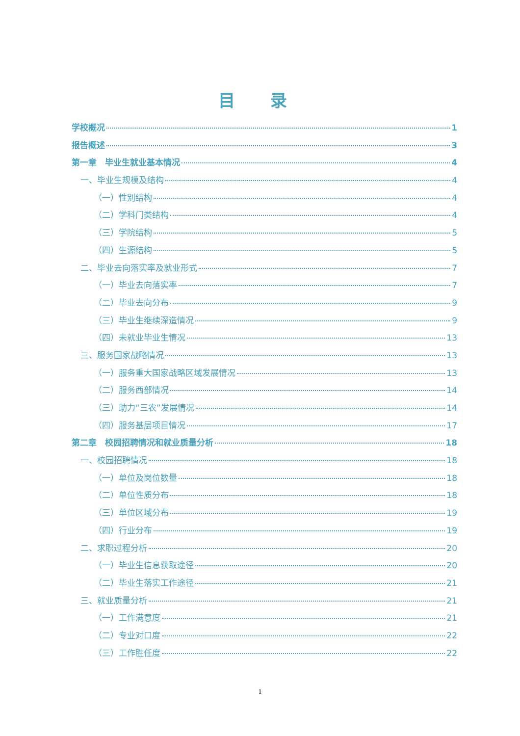目 录
学校概况 1
报告概述 3
第一章　毕业生就业基本情况 4
一、毕业生规模及结构 4
（一）性别结构 4
（二）学科门类结构 4
（三）学院结构 5
（四）生源结构 5
二、毕业去向落实率及就业形式 7
（一）毕业去向落实率 7
（二）毕业去向分布 9
（三）毕业生继续深造情况 9
（四）未就业毕业生情况 13
三、服务国家战略情况 13
（一）服务重大国家战略区域发展情况 13
（二）服务西部情况 14
（三）助力“三农”发展情况 14
（四）服务基层项目情况 17
第二章　校园招聘情况和就业质量分析 18
一、校园招聘情况 18
（一）单位及岗位数量 18
（二）单位性质分布 18
（三）单位区域分布 19
（四）行业分布 19
二、求职过程分析 20
（一）毕业生信息获取途径 20
（二）毕业生落实工作途径 21
三、就业质量分析 21
（一）工作满意度 21
（二）专业对口度 22
（三）工作胜任度 22
1